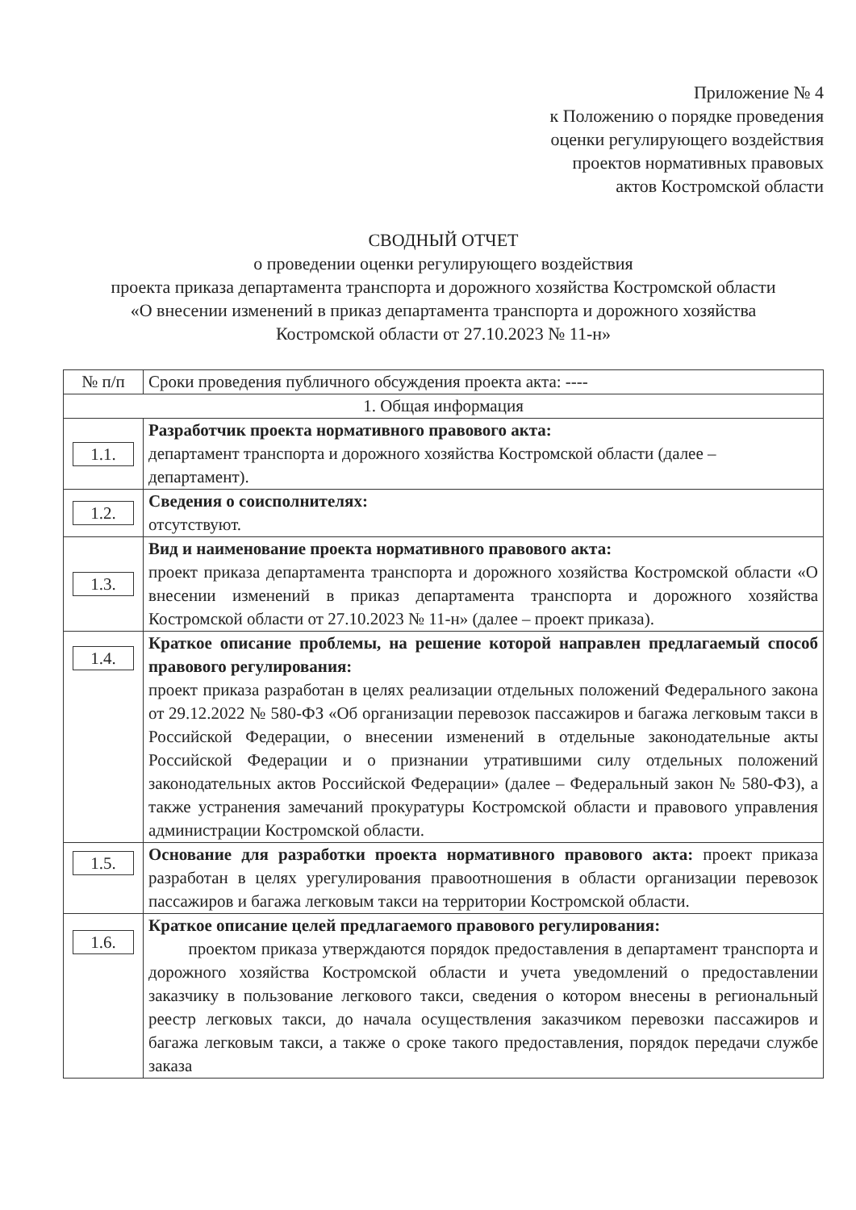Приложение № 4
к Положению о порядке проведения
оценки регулирующего воздействия
проектов нормативных правовых
актов Костромской области
СВОДНЫЙ ОТЧЕТ
о проведении оценки регулирующего воздействия
проекта приказа департамента транспорта и дорожного хозяйства Костромской области
«О внесении изменений в приказ департамента транспорта и дорожного хозяйства
Костромской области от 27.10.2023 № 11-н»
| № п/п | Сроки проведения публичного обсуждения проекта акта: ---- |
| --- | --- |
| 1. Общая информация | |
| 1.1. | Разработчик проекта нормативного правового акта: департамент транспорта и дорожного хозяйства Костромской области (далее – департамент). |
| 1.2. | Сведения о соисполнителях: отсутствуют. |
| 1.3. | Вид и наименование проекта нормативного правового акта: проект приказа департамента транспорта и дорожного хозяйства Костромской области «О внесении изменений в приказ департамента транспорта и дорожного хозяйства Костромской области от 27.10.2023 № 11-н» (далее – проект приказа). |
| 1.4. | Краткое описание проблемы, на решение которой направлен предлагаемый способ правового регулирования: проект приказа разработан в целях реализации отдельных положений Федерального закона от 29.12.2022 № 580-ФЗ «Об организации перевозок пассажиров и багажа легковым такси в Российской Федерации, о внесении изменений в отдельные законодательные акты Российской Федерации и о признании утратившими силу отдельных положений законодательных актов Российской Федерации» (далее – Федеральный закон № 580-ФЗ), а также устранения замечаний прокуратуры Костромской области и правового управления администрации Костромской области. |
| 1.5. | Основание для разработки проекта нормативного правового акта: проект приказа разработан в целях урегулирования правоотношения в области организации перевозок пассажиров и багажа легковым такси на территории Костромской области. |
| 1.6. | Краткое описание целей предлагаемого правового регулирования: проектом приказа утверждаются порядок предоставления в департамент транспорта и дорожного хозяйства Костромской области и учета уведомлений о предоставлении заказчику в пользование легкового такси, сведения о котором внесены в региональный реестр легковых такси, до начала осуществления заказчиком перевозки пассажиров и багажа легковым такси, а также о сроке такого предоставления, порядок передачи службе заказа |